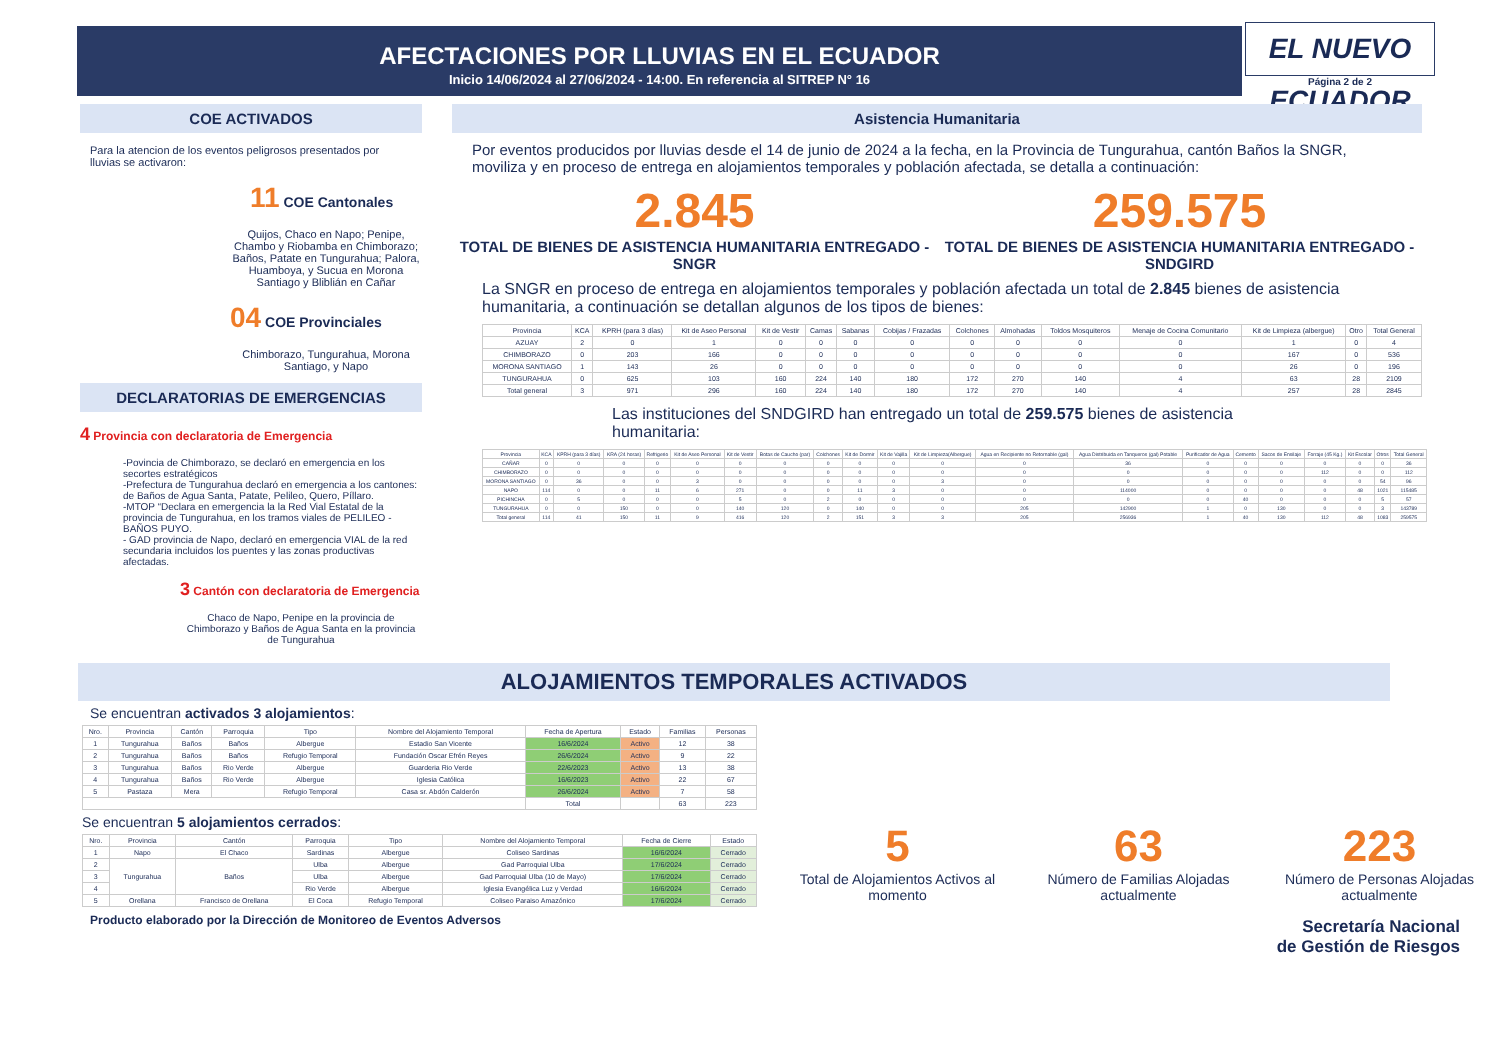AFECTACIONES POR LLUVIAS EN EL ECUADOR
Inicio 14/06/2024 al 27/06/2024 - 14:00. En referencia al SITREP N° 16
EL NUEVO ECUADOR
Página 2 de 2
COE ACTIVADOS
Para la atencion de los eventos peligrosos presentados por lluvias se activaron:
11 COE Cantonales
Quijos, Chaco en Napo; Penipe, Chambo y Riobamba en Chimborazo; Baños, Patate en Tungurahua; Palora, Huamboya, y Sucua en Morona Santiago y Bliblián en Cañar
04 COE Provinciales
Chimborazo, Tungurahua, Morona Santiago, y Napo
DECLARATORIAS DE EMERGENCIAS
4 Provincia con declaratoria de Emergencia
-Povincia de Chimborazo, se declaró en emergencia en los secortes estratégicos
-Prefectura de Tungurahua declaró en emergencia a los cantones: de Baños de Agua Santa, Patate, Pelileo, Quero, Píllaro.
-MTOP “Declara en emergencia la la Red Vial Estatal de la provincia de Tungurahua, en los tramos viales de PELILEO - BAÑOS PUYO.
- GAD provincia de Napo, declaró en emergencia VIAL de la red secundaria incluidos los puentes y las zonas productivas afectadas.
3 Cantón con declaratoria de Emergencia
Chaco de Napo, Penipe en la provincia de Chimborazo y Baños de Agua Santa en la provincia de Tungurahua
Asistencia Humanitaria
Por eventos producidos por lluvias desde el 14 de junio de 2024 a la fecha, en la Provincia de Tungurahua, cantón Baños la SNGR, moviliza y en proceso de entrega en alojamientos temporales y población afectada, se detalla a continuación:
2.845
TOTAL DE BIENES DE ASISTENCIA HUMANITARIA ENTREGADO - SNGR
259.575
TOTAL DE BIENES DE ASISTENCIA HUMANITARIA ENTREGADO - SNDGIRD
La SNGR en proceso de entrega en alojamientos temporales y población afectada un total de 2.845 bienes de asistencia humanitaria, a continuación se detallan algunos de los tipos de bienes:
| Provincia | KCA | KPRH (para 3 días) | Kit de Aseo Personal | Kit de Vestir | Camas | Sabanas | Cobijas / Frazadas | Colchones | Almohadas | Toldos Mosquiteros | Menaje de Cocina Comunitario | Kit de Limpieza (albergue) | Otro | Total General |
| --- | --- | --- | --- | --- | --- | --- | --- | --- | --- | --- | --- | --- | --- | --- |
| AZUAY | 2 | 0 | 1 | 0 | 0 | 0 | 0 | 0 | 0 | 0 | 0 | 1 | 0 | 4 |
| CHIMBORAZO | 0 | 203 | 166 | 0 | 0 | 0 | 0 | 0 | 0 | 0 | 0 | 167 | 0 | 536 |
| MORONA SANTIAGO | 1 | 143 | 26 | 0 | 0 | 0 | 0 | 0 | 0 | 0 | 0 | 26 | 0 | 196 |
| TUNGURAHUA | 0 | 625 | 103 | 160 | 224 | 140 | 180 | 172 | 270 | 140 | 4 | 63 | 28 | 2109 |
| Total general | 3 | 971 | 296 | 160 | 224 | 140 | 180 | 172 | 270 | 140 | 4 | 257 | 28 | 2845 |
Las instituciones del SNDGIRD han entregado un total de 259.575 bienes de asistencia humanitaria:
| Provincia | KCA | KPRH (para 3 días) | KRA (24 horas) | Refrigerio | Kit de Aseo Personal | Kit de Vestir | Botas de Caucho (par) | Colchones | Kit de Dormir | Kit de Vajilla | Kit de Limpieza(Albergue) | Agua en Recipiente no Retornable (gal) | Agua Distribuida en Tanqueros (gal) Potable | Purificador de Agua | Cemento | Sacos de Ensilaje | Forraje (45 Kg.) | Kit Escolar | Otros | Total General |
| --- | --- | --- | --- | --- | --- | --- | --- | --- | --- | --- | --- | --- | --- | --- | --- | --- | --- | --- | --- | --- |
| CAÑAR | 0 | 0 | 0 | 0 | 0 | 0 | 0 | 0 | 0 | 0 | 0 | 0 | 36 | 0 | 0 | 0 | 0 | 0 | 0 | 36 |
| CHIMBORAZO | 0 | 0 | 0 | 0 | 0 | 0 | 0 | 0 | 0 | 0 | 0 | 0 | 0 | 0 | 0 | 0 | 112 | 0 | 0 | 112 |
| MORONA SANTIAGO | 0 | 36 | 0 | 0 | 3 | 0 | 0 | 0 | 0 | 0 | 3 | 0 | 0 | 0 | 0 | 0 | 0 | 0 | 54 | 96 |
| NAPO | 114 | 0 | 0 | 11 | 6 | 271 | 0 | 0 | 11 | 3 | 0 | 0 | 114000 | 0 | 0 | 0 | 0 | 48 | 1021 | 115485 |
| PICHINCHA | 0 | 5 | 0 | 0 | 0 | 5 | 0 | 2 | 0 | 0 | 0 | 0 | 0 | 0 | 40 | 0 | 0 | 0 | 5 | 57 |
| TUNGURAHUA | 0 | 0 | 150 | 0 | 0 | 140 | 120 | 0 | 140 | 0 | 0 | 205 | 142900 | 1 | 0 | 130 | 0 | 0 | 3 | 143789 |
| Total general | 114 | 41 | 150 | 11 | 9 | 416 | 120 | 2 | 151 | 3 | 3 | 205 | 256936 | 1 | 40 | 130 | 112 | 48 | 1083 | 259575 |
ALOJAMIENTOS TEMPORALES ACTIVADOS
Se encuentran activados 3 alojamientos:
| Nro. | Provincia | Cantón | Parroquia | Tipo | Nombre del Alojamiento Temporal | Fecha de Apertura | Estado | Familias | Personas |
| --- | --- | --- | --- | --- | --- | --- | --- | --- | --- |
| 1 | Tungurahua | Baños | Baños | Albergue | Estadio San Vicente | 16/6/2024 | Activo | 12 | 38 |
| 2 | Tungurahua | Baños | Baños | Refugio Temporal | Fundación Oscar Efrén Reyes | 26/6/2024 | Activo | 9 | 22 |
| 3 | Tungurahua | Baños | Rio Verde | Albergue | Guarderia Rio Verde | 22/6/2023 | Activo | 13 | 38 |
| 4 | Tungurahua | Baños | Rio Verde | Albergue | Iglesia Católica | 16/6/2023 | Activo | 22 | 67 |
| 5 | Pastaza | Mera | | Refugio Temporal | Casa sr. Abdón Calderón | 26/6/2024 | Activo | 7 | 58 |
| | | | | | | Total | | 63 | 223 |
Se encuentran 5 alojamientos cerrados:
| Nro. | Provincia | Cantón | Parroquia | Tipo | Nombre del Alojamiento Temporal | Fecha de Cierre | Estado |
| --- | --- | --- | --- | --- | --- | --- | --- |
| 1 | Napo | El Chaco | Sardinas | Albergue | Coliseo Sardinas | 16/6/2024 | Cerrado |
| 2 | Tungurahua | Baños | Ulba | Albergue | Gad Parroquial Ulba | 17/6/2024 | Cerrado |
| 3 | | | Ulba | Albergue | Gad Parroquial Ulba (10 de Mayo) | 17/6/2024 | Cerrado |
| 4 | | | Rio Verde | Albergue | Iglesia Evangélica Luz y Verdad | 16/6/2024 | Cerrado |
| 5 | Orellana | Francisco de Orellana | El Coca | Refugio Temporal | Coliseo Paraiso Amazónico | 17/6/2024 | Cerrado |
Producto elaborado por la Dirección de Monitoreo de Eventos Adversos
5
Total de Alojamientos Activos al momento
63
Número de Familias Alojadas actualmente
223
Número de Personas Alojadas actualmente
Secretaría Nacional
de Gestión de Riesgos